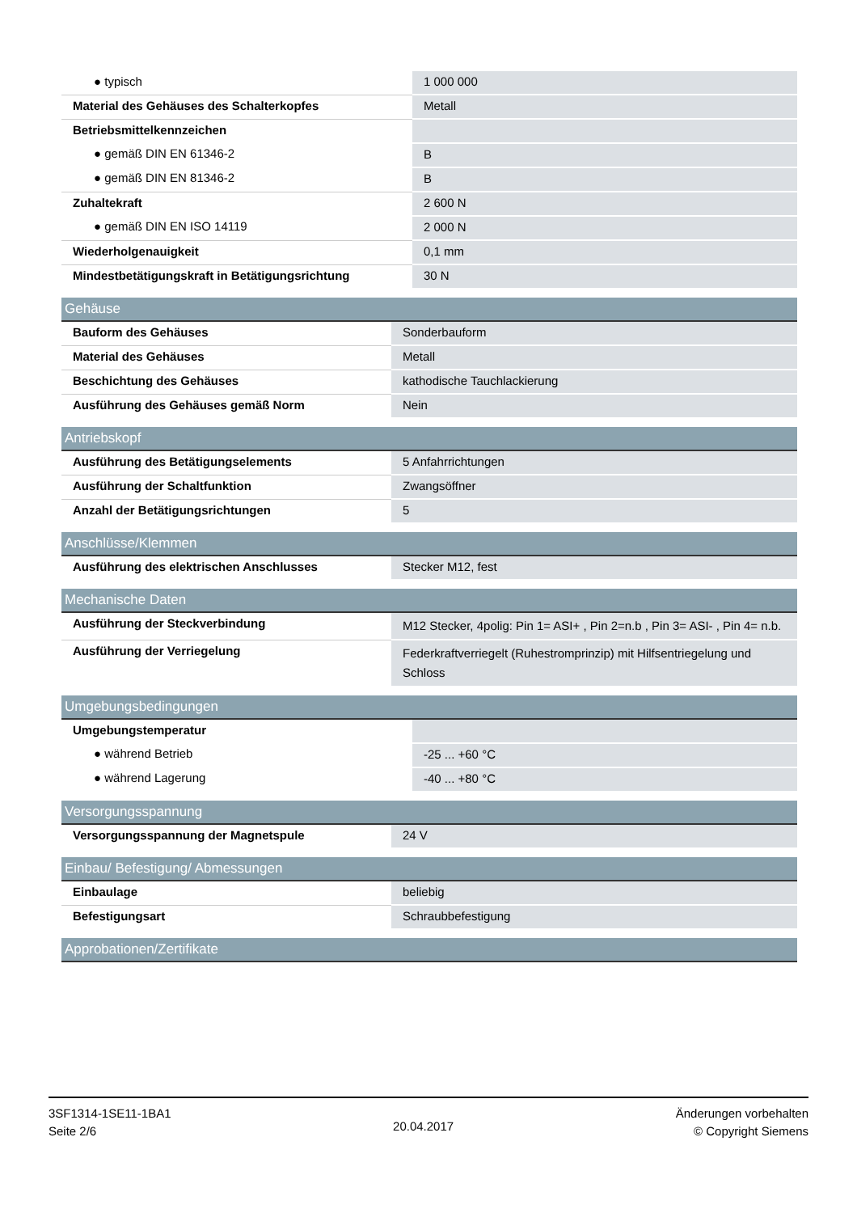| ● typisch | 1 000 000 |
| Material des Gehäuses des Schalterkopfes | Metall |
| Betriebsmittelkennzeichen | |
| ● gemäß DIN EN 61346-2 | B |
| ● gemäß DIN EN 81346-2 | B |
| Zuhaltekraft | 2 600 N |
| ● gemäß DIN EN ISO 14119 | 2 000 N |
| Wiederholgenauigkeit | 0,1 mm |
| Mindestbetätigungskraft in Betätigungsrichtung | 30 N |
| Gehäuse | |
| --- | --- |
| Bauform des Gehäuses | Sonderbauform |
| Material des Gehäuses | Metall |
| Beschichtung des Gehäuses | kathodische Tauchlackierung |
| Ausführung des Gehäuses gemäß Norm | Nein |
| Antriebskopf | |
| --- | --- |
| Ausführung des Betätigungselements | 5 Anfahrrichtungen |
| Ausführung der Schaltfunktion | Zwangsöffner |
| Anzahl der Betätigungsrichtungen | 5 |
| Anschlüsse/Klemmen | |
| --- | --- |
| Ausführung des elektrischen Anschlusses | Stecker M12, fest |
| Mechanische Daten | |
| --- | --- |
| Ausführung der Steckverbindung | M12 Stecker, 4polig: Pin 1= ASI+ , Pin 2=n.b , Pin 3= ASI- , Pin 4= n.b. |
| Ausführung der Verriegelung | Federkraftverriegelt (Ruhestromprinzip) mit Hilfsentriegelung und Schloss |
| Umgebungsbedingungen | |
| --- | --- |
| Umgebungstemperatur | |
| ● während Betrieb | -25 ... +60 °C |
| ● während Lagerung | -40 ... +80 °C |
| Versorgungsspannung | |
| --- | --- |
| Versorgungsspannung der Magnetspule | 24 V |
| Einbau/ Befestigung/ Abmessungen | |
| --- | --- |
| Einbaulage | beliebig |
| Befestigungsart | Schraubbefestigung |
| Approbationen/Zertifikate |
| --- |
3SF1314-1SE11-1BA1
Seite 2/6
20.04.2017
Änderungen vorbehalten
© Copyright Siemens